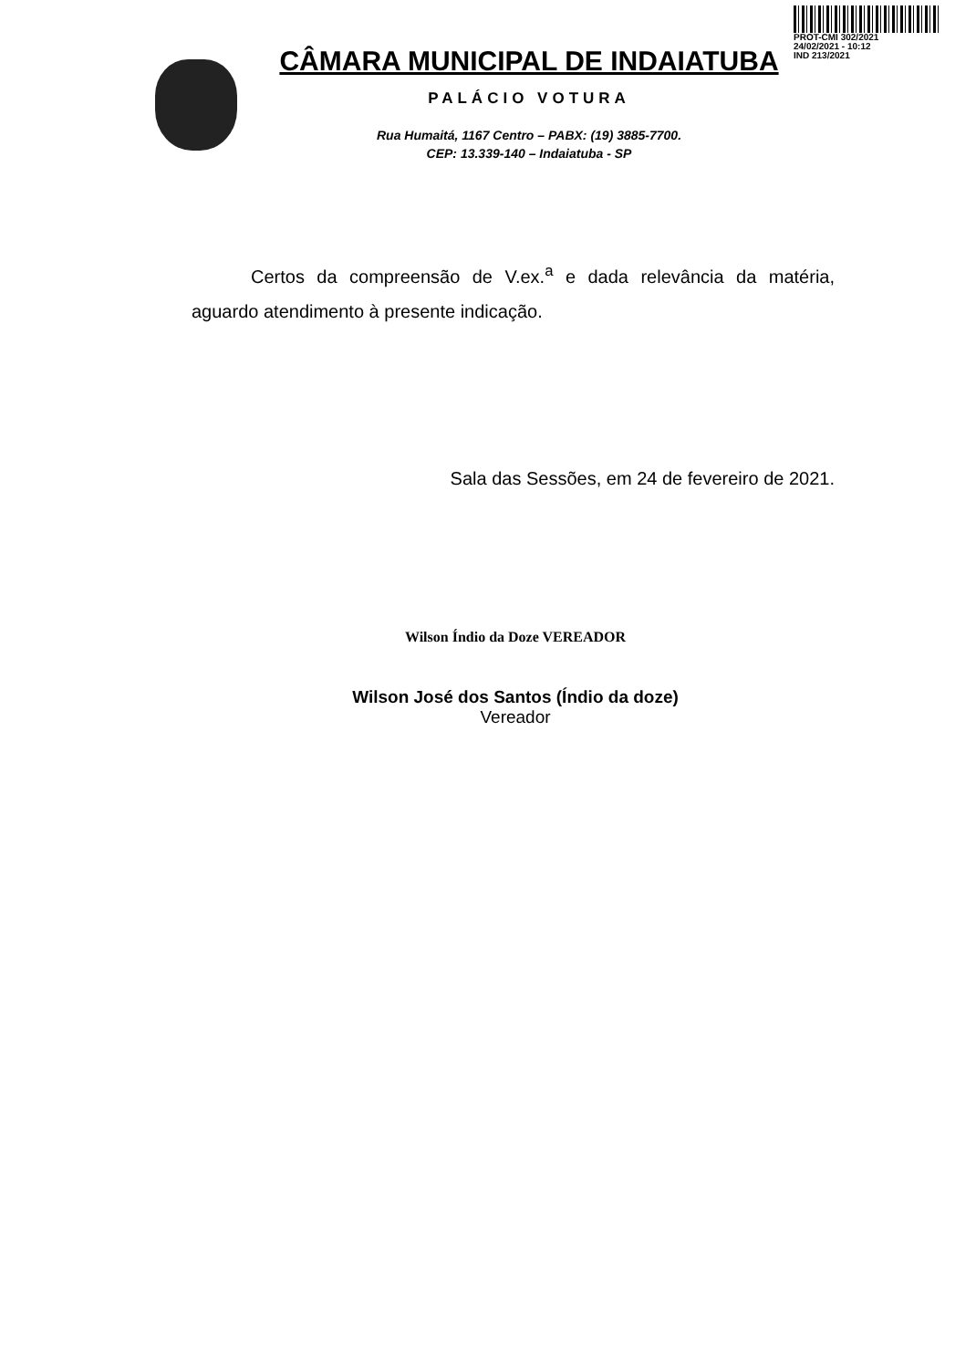PROT-CMI 302/2021
24/02/2021 - 10:12
IND 213/2021
CÂMARA MUNICIPAL DE INDAIATUBA
PALÁCIO VOTURA
Rua Humaitá, 1167 Centro – PABX: (19) 3885-7700.
CEP: 13.339-140 – Indaiatuba - SP
Certos da compreensão de V.ex.<sup>a</sup> e dada relevância da matéria, aguardo atendimento à presente indicação.
Sala das Sessões, em 24 de fevereiro de 2021.
Wilson Índio da Doze VEREADOR
Wilson José dos Santos (Índio da doze)
Vereador